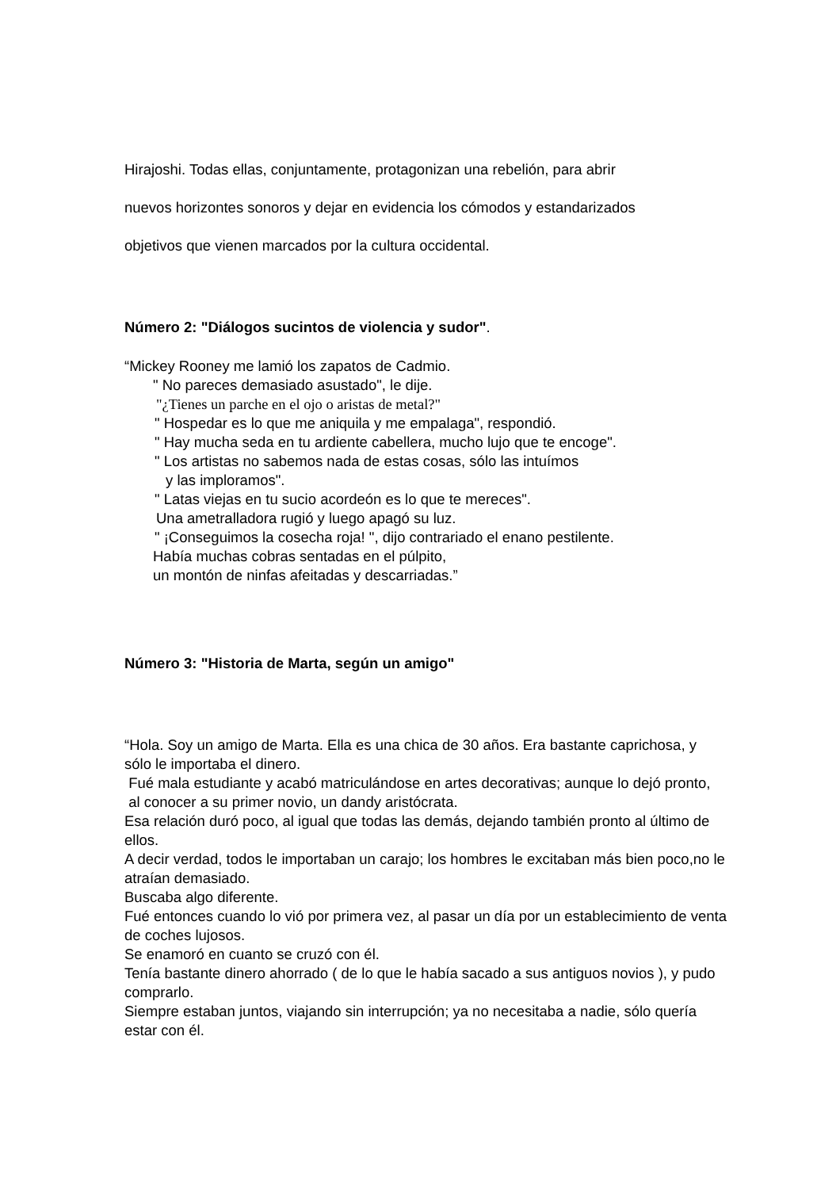Hirajoshi. Todas ellas, conjuntamente, protagonizan una rebelión, para abrir
nuevos horizontes sonoros y dejar en evidencia los cómodos y estandarizados
objetivos que vienen marcados por la cultura occidental.
Número 2: "Diálogos sucintos de violencia y sudor".
“Mickey Rooney me lamió los zapatos de Cadmio.
" No pareces demasiado asustado", le dije.
"¿Tienes un parche en el ojo o aristas de metal?"
" Hospedar es lo que me aniquila y me empalaga", respondió.
" Hay mucha seda en tu ardiente cabellera, mucho lujo que te encoge".
" Los artistas no sabemos nada de estas cosas, sólo las intuímos
y las imploramos".
" Latas viejas en tu sucio acordeón es lo que te mereces".
Una ametralladora rugió y luego apagó su luz.
" ¡Conseguimos la cosecha roja! ", dijo contrariado el enano pestilente.
Había muchas cobras sentadas en el púlpito,
un montón de ninfas afeitadas y descarriadas.”
Número 3: "Historia de Marta, según un amigo"
“Hola. Soy un amigo de Marta. Ella es una chica de 30 años. Era bastante caprichosa, y sólo le importaba el dinero.
Fué mala estudiante y acabó matriculándose en artes decorativas; aunque lo dejó pronto,
al conocer a su primer novio, un dandy aristócrata.
Esa relación duró poco, al igual que todas las demás, dejando también pronto al último de ellos.
A decir verdad, todos le importaban un carajo; los hombres le excitaban más bien poco,no le atraían demasiado.
Buscaba algo diferente.
Fué entonces cuando lo vió por primera vez, al pasar un día por un establecimiento de venta de coches lujosos.
Se enamoró en cuanto se cruzó con él.
Tenía bastante dinero ahorrado ( de lo que le había sacado a sus antiguos novios ), y pudo comprarlo.
Siempre estaban juntos, viajando sin interrupción; ya no necesitaba a nadie, sólo quería estar con él.